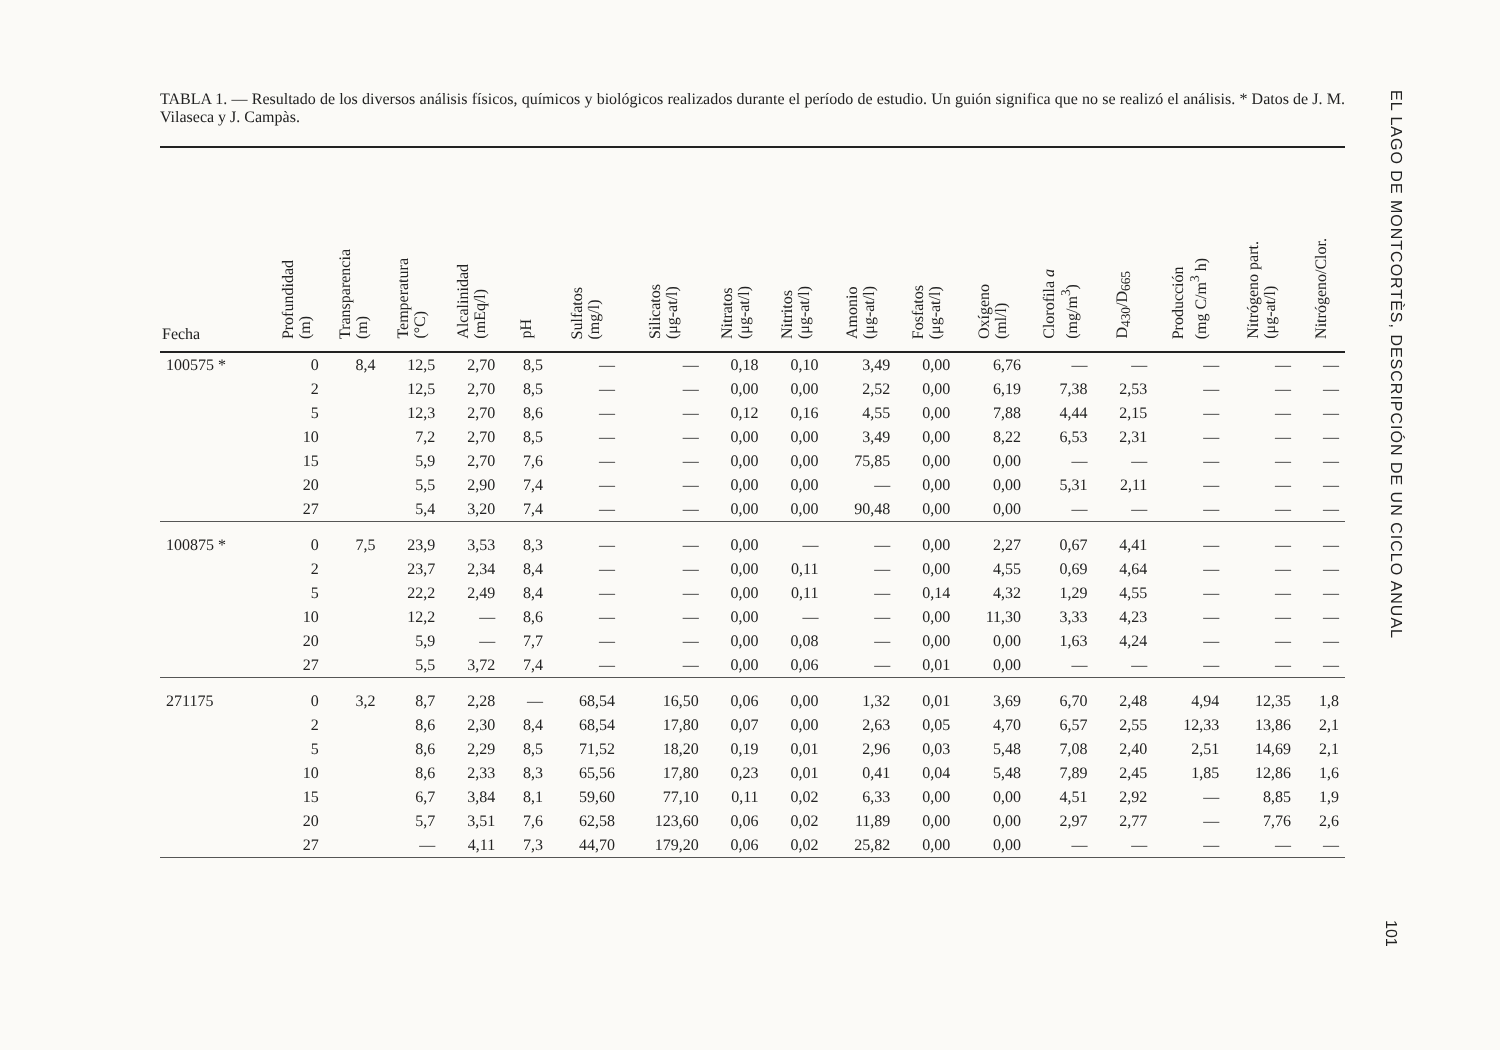TABLA 1. — Resultado de los diversos análisis físicos, químicos y biológicos realizados durante el período de estudio. Un guión significa que no se realizó el análisis. * Datos de J. M. Vilaseca y J. Campàs.
| Fecha | Profundidad (m) | Transparencia (m) | Temperatura (°C) | Alcalinidad (mEq/l) | pH | Sulfatos (mg/l) | Silicatos (μg-at/l) | Nitratos (μg-at/l) | Nitritos (μg-at/l) | Amonio (μg-at/l) | Fosfatos (μg-at/l) | Oxígeno (ml/l) | Clorofila a (mg/m<sup>3</sup>) | D<sub>430</sub>/D<sub>665</sub> | Producción (mg C/m<sup>3</sup> h) | Nitrógeno part. (μg-at/l) | Nitrógeno/Clor. |
| --- | --- | --- | --- | --- | --- | --- | --- | --- | --- | --- | --- | --- | --- | --- | --- | --- | --- |
| 100575 * | 0 | 8,4 | 12,5 | 2,70 | 8,5 | — | — | 0,18 | 0,10 | 3,49 | 0,00 | 6,76 | — | — | — | — | — |
| | 2 | | 12,5 | 2,70 | 8,5 | — | — | 0,00 | 0,00 | 2,52 | 0,00 | 6,19 | 7,38 | 2,53 | — | — | — |
| | 5 | | 12,3 | 2,70 | 8,6 | — | — | 0,12 | 0,16 | 4,55 | 0,00 | 7,88 | 4,44 | 2,15 | — | — | — |
| | 10 | | 7,2 | 2,70 | 8,5 | — | — | 0,00 | 0,00 | 3,49 | 0,00 | 8,22 | 6,53 | 2,31 | — | — | — |
| | 15 | | 5,9 | 2,70 | 7,6 | — | — | 0,00 | 0,00 | 75,85 | 0,00 | 0,00 | — | — | — | — | — |
| | 20 | | 5,5 | 2,90 | 7,4 | — | — | 0,00 | 0,00 | — | 0,00 | 0,00 | 5,31 | 2,11 | — | — | — |
| | 27 | | 5,4 | 3,20 | 7,4 | — | — | 0,00 | 0,00 | 90,48 | 0,00 | 0,00 | — | — | — | — | — |
| 100875 * | 0 | 7,5 | 23,9 | 3,53 | 8,3 | — | — | 0,00 | — | — | 0,00 | 2,27 | 0,67 | 4,41 | — | — | — |
| | 2 | | 23,7 | 2,34 | 8,4 | — | — | 0,00 | 0,11 | — | 0,00 | 4,55 | 0,69 | 4,64 | — | — | — |
| | 5 | | 22,2 | 2,49 | 8,4 | — | — | 0,00 | 0,11 | — | 0,14 | 4,32 | 1,29 | 4,55 | — | — | — |
| | 10 | | 12,2 | — | 8,6 | — | — | 0,00 | — | — | 0,00 | 11,30 | 3,33 | 4,23 | — | — | — |
| | 20 | | 5,9 | — | 7,7 | — | — | 0,00 | 0,08 | — | 0,00 | 0,00 | 1,63 | 4,24 | — | — | — |
| | 27 | | 5,5 | 3,72 | 7,4 | — | — | 0,00 | 0,06 | — | 0,01 | 0,00 | — | — | — | — | — |
| 271175 | 0 | 3,2 | 8,7 | 2,28 | — | 68,54 | 16,50 | 0,06 | 0,00 | 1,32 | 0,01 | 3,69 | 6,70 | 2,48 | 4,94 | 12,35 | 1,8 |
| | 2 | | 8,6 | 2,30 | 8,4 | 68,54 | 17,80 | 0,07 | 0,00 | 2,63 | 0,05 | 4,70 | 6,57 | 2,55 | 12,33 | 13,86 | 2,1 |
| | 5 | | 8,6 | 2,29 | 8,5 | 71,52 | 18,20 | 0,19 | 0,01 | 2,96 | 0,03 | 5,48 | 7,08 | 2,40 | 2,51 | 14,69 | 2,1 |
| | 10 | | 8,6 | 2,33 | 8,3 | 65,56 | 17,80 | 0,23 | 0,01 | 0,41 | 0,04 | 5,48 | 7,89 | 2,45 | 1,85 | 12,86 | 1,6 |
| | 15 | | 6,7 | 3,84 | 8,1 | 59,60 | 77,10 | 0,11 | 0,02 | 6,33 | 0,00 | 0,00 | 4,51 | 2,92 | — | 8,85 | 1,9 |
| | 20 | | 5,7 | 3,51 | 7,6 | 62,58 | 123,60 | 0,06 | 0,02 | 11,89 | 0,00 | 0,00 | 2,97 | 2,77 | — | 7,76 | 2,6 |
| | 27 | | — | 4,11 | 7,3 | 44,70 | 179,20 | 0,06 | 0,02 | 25,82 | 0,00 | 0,00 | — | — | — | — | — |
EL LAGO DE MONTCORTÈS, DESCRIPCIÓN DE UN CICLO ANUAL
101